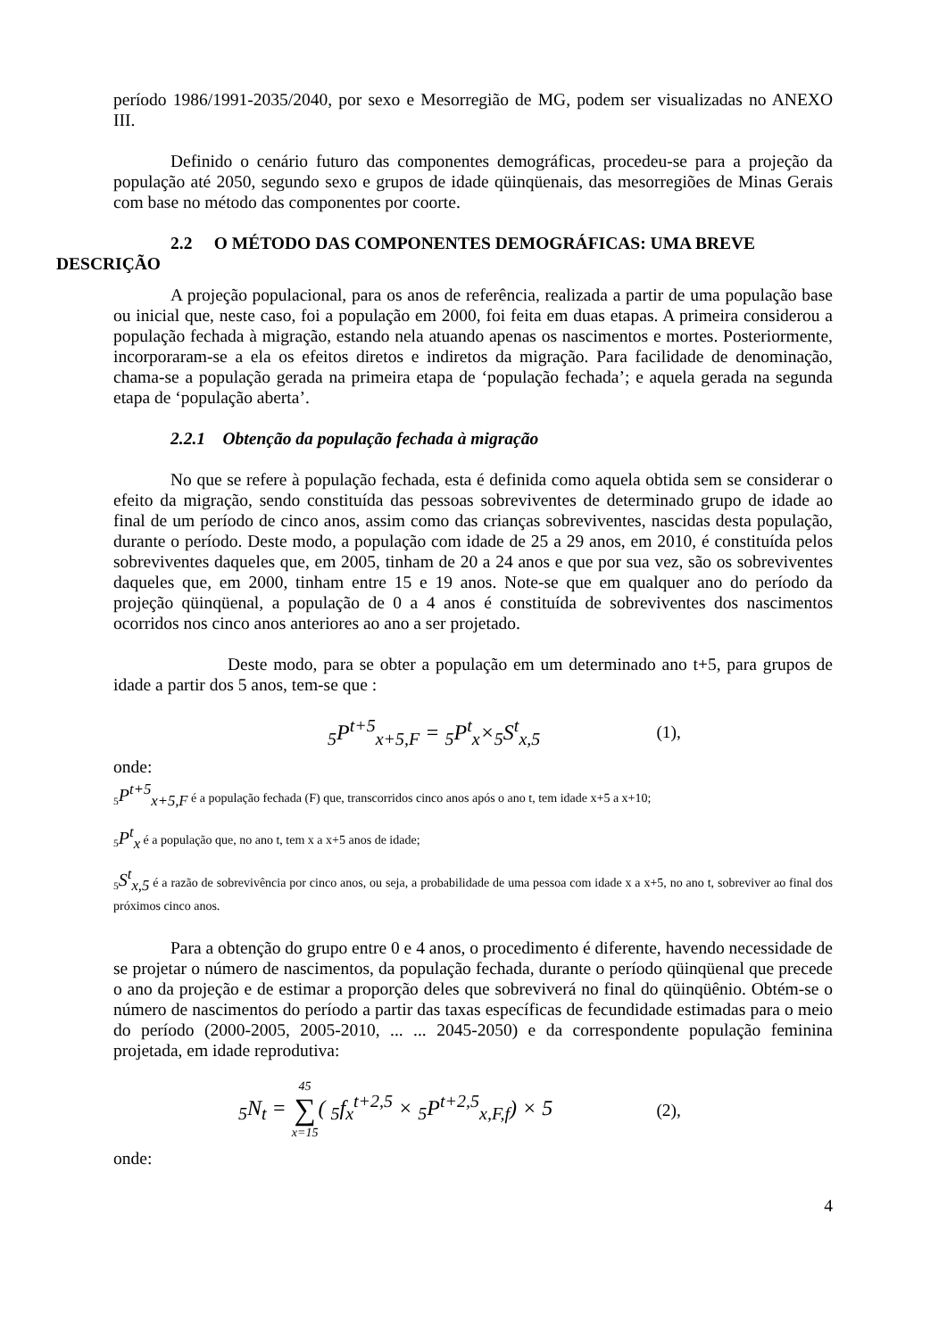período 1986/1991-2035/2040, por sexo e Mesorregião de MG, podem ser visualizadas no ANEXO III.
Definido o cenário futuro das componentes demográficas, procedeu-se para a projeção da população até 2050, segundo sexo e grupos de idade qüinqüenais, das mesorregiões de Minas Gerais com base no método das componentes por coorte.
2.2 O MÉTODO DAS COMPONENTES DEMOGRÁFICAS: UMA BREVE
DESCRIÇÃO
A projeção populacional, para os anos de referência, realizada a partir de uma população base ou inicial que, neste caso, foi a população em 2000, foi feita em duas etapas. A primeira considerou a população fechada à migração, estando nela atuando apenas os nascimentos e mortes. Posteriormente, incorporaram-se a ela os efeitos diretos e indiretos da migração. Para facilidade de denominação, chama-se a população gerada na primeira etapa de ‘população fechada’; e aquela gerada na segunda etapa de ‘população aberta’.
2.2.1 Obtenção da população fechada à migração
No que se refere à população fechada, esta é definida como aquela obtida sem se considerar o efeito da migração, sendo constituída das pessoas sobreviventes de determinado grupo de idade ao final de um período de cinco anos, assim como das crianças sobreviventes, nascidas desta população, durante o período. Deste modo, a população com idade de 25 a 29 anos, em 2010, é constituída pelos sobreviventes daqueles que, em 2005, tinham de 20 a 24 anos e que por sua vez, são os sobreviventes daqueles que, em 2000, tinham entre 15 e 19 anos. Note-se que em qualquer ano do período da projeção qüinqüenal, a população de 0 a 4 anos é constituída de sobreviventes dos nascimentos ocorridos nos cinco anos anteriores ao ano a ser projetado.
Deste modo, para se obter a população em um determinado ano t+5, para grupos de idade a partir dos 5 anos, tem-se que :
<sub>5</sub>P<sup>t+5</sup><sub>x+5,F</sub> = <sub>5</sub>P<sup>t</sup><sub>x</sub>×<sub>5</sub>S<sup>t</sup><sub>x,5</sub> (1),
onde:
<sub>5</sub>P<sup>t+5</sup><sub>x+5,F</sub> é a população fechada (F) que, transcorridos cinco anos após o ano t, tem idade x+5 a x+10;
<sub>5</sub>P<sup>t</sup><sub>x</sub> é a população que, no ano t, tem x a x+5 anos de idade;
<sub>5</sub>S<sup>t</sup><sub>x,5</sub> é a razão de sobrevivência por cinco anos, ou seja, a probabilidade de uma pessoa com idade x a x+5, no ano t, sobreviver ao final dos próximos cinco anos.
Para a obtenção do grupo entre 0 e 4 anos, o procedimento é diferente, havendo necessidade de se projetar o número de nascimentos, da população fechada, durante o período qüinqüenal que precede o ano da projeção e de estimar a proporção deles que sobreviverá no final do qüinqüênio. Obtém-se o número de nascimentos do período a partir das taxas específicas de fecundidade estimadas para o meio do período (2000-2005, 2005-2010, ... ... 2045-2050) e da correspondente população feminina projetada, em idade reprodutiva:
<sub>5</sub>N<sub>t</sub> = 45 ∑ x=15( <sub>5</sub>f<sub>x</sub><sup>t+2,5</sup> × <sub>5</sub>P<sup>t+2,5</sup><sub>x,F,f</sub>) × 5 (2),
onde:
4